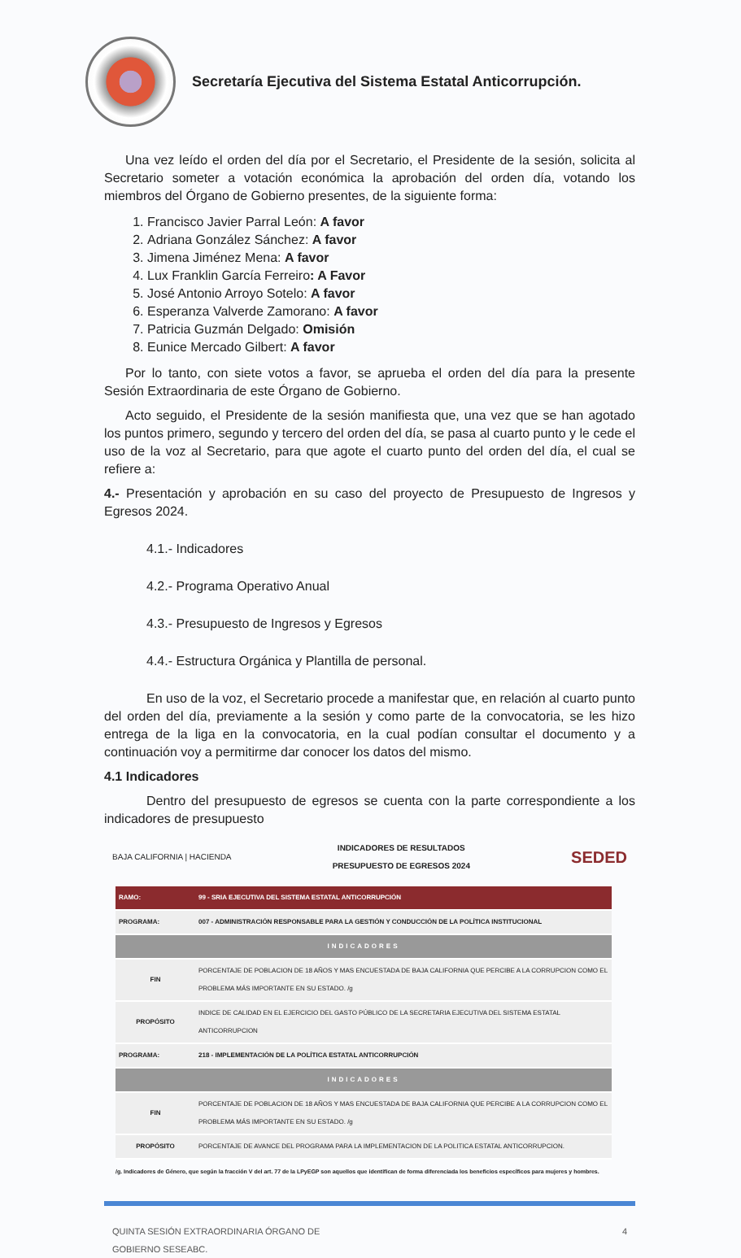Secretaría Ejecutiva del Sistema Estatal Anticorrupción.
Una vez leído el orden del día por el Secretario, el Presidente de la sesión, solicita al Secretario someter a votación económica la aprobación del orden día, votando los miembros del Órgano de Gobierno presentes, de la siguiente forma:
1. Francisco Javier Parral León: A favor
2. Adriana González Sánchez: A favor
3. Jimena Jiménez Mena: A favor
4. Lux Franklin García Ferreiro: A Favor
5. José Antonio Arroyo Sotelo: A favor
6. Esperanza Valverde Zamorano: A favor
7. Patricia Guzmán Delgado: Omisión
8. Eunice Mercado Gilbert: A favor
Por lo tanto, con siete votos a favor, se aprueba el orden del día para la presente Sesión Extraordinaria de este Órgano de Gobierno.
Acto seguido, el Presidente de la sesión manifiesta que, una vez que se han agotado los puntos primero, segundo y tercero del orden del día, se pasa al cuarto punto y le cede el uso de la voz al Secretario, para que agote el cuarto punto del orden del día, el cual se refiere a:
4.- Presentación y aprobación en su caso del proyecto de Presupuesto de Ingresos y Egresos 2024.
4.1.- Indicadores
4.2.- Programa Operativo Anual
4.3.- Presupuesto de Ingresos y Egresos
4.4.- Estructura Orgánica y Plantilla de personal.
En uso de la voz, el Secretario procede a manifestar que, en relación al cuarto punto del orden del día, previamente a la sesión y como parte de la convocatoria, se les hizo entrega de la liga en la convocatoria, en la cual podían consultar el documento y a continuación voy a permitirme dar conocer los datos del mismo.
4.1 Indicadores
Dentro del presupuesto de egresos se cuenta con la parte correspondiente a los indicadores de presupuesto
BAJA CALIFORNIA | HACIENDA INDICADORES DE RESULTADOS
PRESUPUESTO DE EGRESOS 2024 SEDED
| RAMO: | 99 - SRIA EJECUTIVA DEL SISTEMA ESTATAL ANTICORRUPCIÓN |
| PROGRAMA: | 007 - ADMINISTRACIÓN RESPONSABLE PARA LA GESTIÓN Y CONDUCCIÓN DE LA POLÍTICA INSTITUCIONAL |
| INDICADORES | |
| FIN | PORCENTAJE DE POBLACION DE 18 AÑOS Y MAS ENCUESTADA DE BAJA CALIFORNIA QUE PERCIBE A LA CORRUPCION COMO EL PROBLEMA MÁS IMPORTANTE EN SU ESTADO. /g |
| PROPÓSITO | INDICE DE CALIDAD EN EL EJERCICIO DEL GASTO PÚBLICO DE LA SECRETARIA EJECUTIVA DEL SISTEMA ESTATAL ANTICORRUPCION |
| PROGRAMA: | 218 - IMPLEMENTACIÓN DE LA POLÍTICA ESTATAL ANTICORRUPCIÓN |
| INDICADORES | |
| FIN | PORCENTAJE DE POBLACION DE 18 AÑOS Y MAS ENCUESTADA DE BAJA CALIFORNIA QUE PERCIBE A LA CORRUPCION COMO EL PROBLEMA MÁS IMPORTANTE EN SU ESTADO. /g |
| PROPÓSITO | PORCENTAJE DE AVANCE DEL PROGRAMA PARA LA IMPLEMENTACION DE LA POLITICA ESTATAL ANTICORRUPCION. |
/g. Indicadores de Género, que según la fracción V del art. 77 de la LPyEGP son aquellos que identifican de forma diferenciada los beneficios específicos para mujeres y hombres.
QUINTA SESIÓN EXTRAORDINARIA ÓRGANO DE
GOBIERNO SESEABC. 4